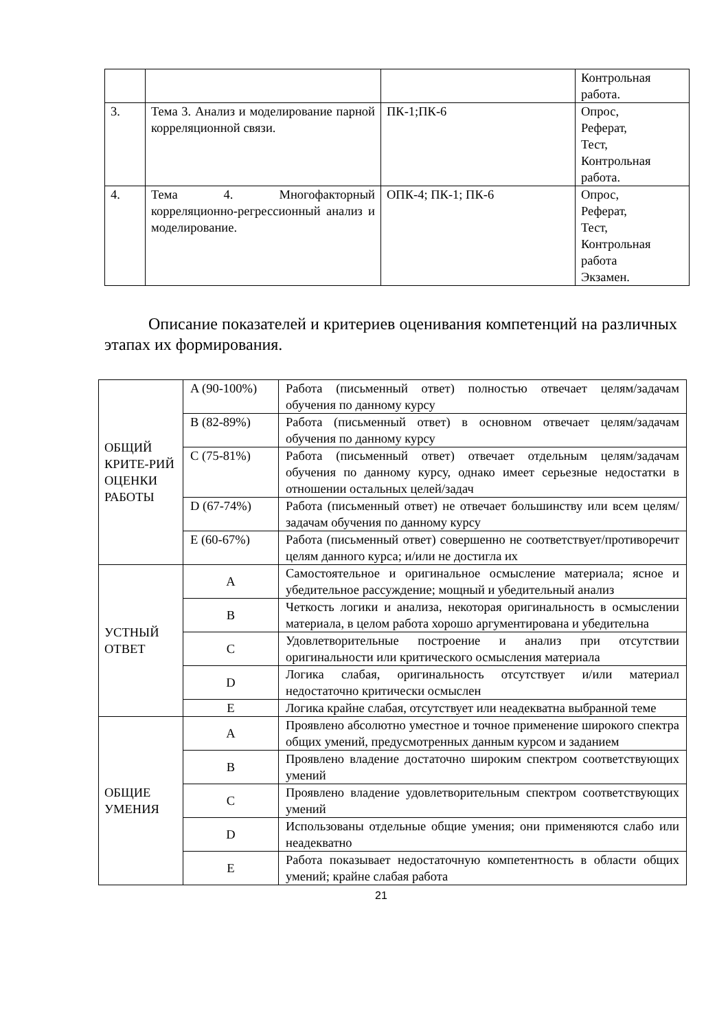| | | | Контрольная работа. |
| 3. | Тема 3. Анализ и моделирование парной корреляционной связи. | ПК-1;ПК-6 | Опрос, Реферат, Тест, Контрольная работа. |
| 4. | Тема 4. Многофакторный корреляционно-регрессионный анализ и моделирование. | ОПК-4; ПК-1; ПК-6 | Опрос, Реферат, Тест, Контрольная работа Экзамен. |
Описание показателей и критериев оценивания компетенций на различных этапах их формирования.
| ОБЩИЙ КРИТЕ-РИЙ ОЦЕНКИ РАБОТЫ | A (90-100%) | Работа (письменный ответ) полностью отвечает целям/задачам обучения по данному курсу |
| | B (82-89%) | Работа (письменный ответ) в основном отвечает целям/задачам обучения по данному курсу |
| | C (75-81%) | Работа (письменный ответ) отвечает отдельным целям/задачам обучения по данному курсу, однако имеет серьезные недостатки в отношении остальных целей/задач |
| | D (67-74%) | Работа (письменный ответ) не отвечает большинству или всем целям/задачам обучения по данному курсу |
| | E (60-67%) | Работа (письменный ответ) совершенно не соответствует/противоречит целям данного курса; и/или не достигла их |
| УСТНЫЙ ОТВЕТ | A | Самостоятельное и оригинальное осмысление материала; ясное и убедительное рассуждение; мощный и убедительный анализ |
| | B | Четкость логики и анализа, некоторая оригинальность в осмыслении материала, в целом работа хорошо аргументирована и убедительна |
| | C | Удовлетворительные построение и анализ при отсутствии оригинальности или критического осмысления материала |
| | D | Логика слабая, оригинальность отсутствует и/или материал недостаточно критически осмыслен |
| | E | Логика крайне слабая, отсутствует или неадекватна выбранной теме |
| ОБЩИЕ УМЕНИЯ | A | Проявлено абсолютно уместное и точное применение широкого спектра общих умений, предусмотренных данным курсом и заданием |
| | B | Проявлено владение достаточно широким спектром соответствующих умений |
| | C | Проявлено владение удовлетворительным спектром соответствующих умений |
| | D | Использованы отдельные общие умения; они применяются слабо или неадекватно |
| | E | Работа показывает недостаточную компетентность в области общих умений; крайне слабая работа |
21